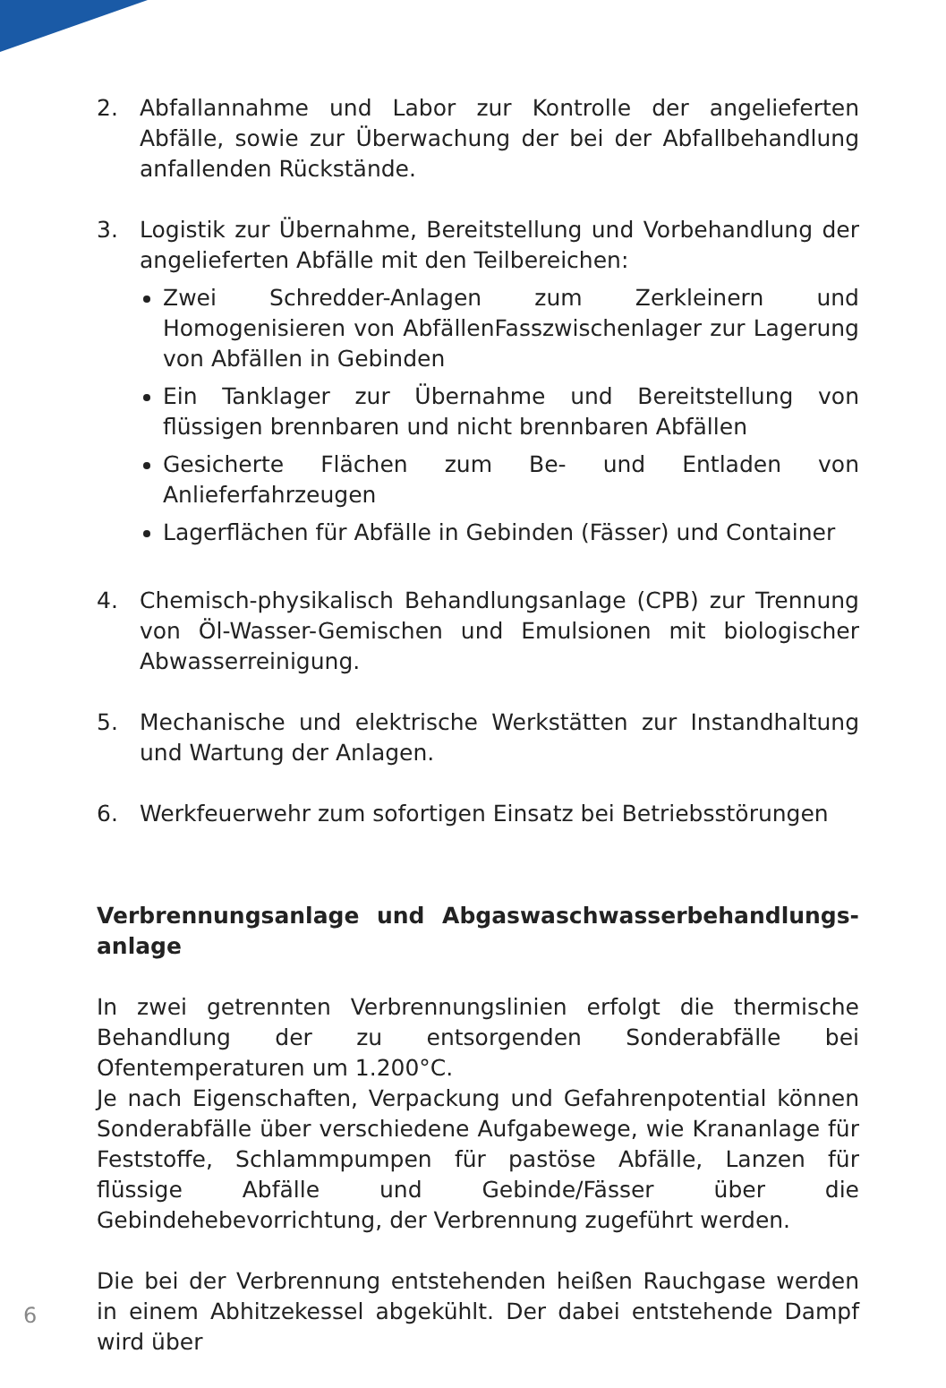2. Abfallannahme und Labor zur Kontrolle der angelieferten Abfälle, sowie zur Überwachung der bei der Abfallbehandlung anfallenden Rückstände.
3. Logistik zur Übernahme, Bereitstellung und Vorbehandlung der angelieferten Abfälle mit den Teilbereichen:
Zwei Schredder-Anlagen zum Zerkleinern und Homogenisieren von AbfällenFasszwischenlager zur Lagerung von Abfällen in Gebinden
Ein Tanklager zur Übernahme und Bereitstellung von flüssigen brennbaren und nicht brennbaren Abfällen
Gesicherte Flächen zum Be- und Entladen von Anlieferfahrzeugen
Lagerflächen für Abfälle in Gebinden (Fässer) und Container
4. Chemisch-physikalisch Behandlungsanlage (CPB) zur Trennung von Öl-Wasser-Gemischen und Emulsionen mit biologischer Abwasserreinigung.
5. Mechanische und elektrische Werkstätten zur Instandhaltung und Wartung der Anlagen.
6. Werkfeuerwehr zum sofortigen Einsatz bei Betriebsstörungen
Verbrennungsanlage und Abgaswaschwasserbehandlungs-
anlage
In zwei getrennten Verbrennungslinien erfolgt die thermische Behandlung der zu entsorgenden Sonderabfälle bei Ofentemperaturen um 1.200°C.
Je nach Eigenschaften, Verpackung und Gefahrenpotential können Sonderabfälle über verschiedene Aufgabewege, wie Krananlage für Feststoffe, Schlammpumpen für pastöse Abfälle, Lanzen für flüssige Abfälle und Gebinde/Fässer über die Gebindehebevorrichtung, der Verbrennung zugeführt werden.
Die bei der Verbrennung entstehenden heißen Rauchgase werden in einem Abhitzekessel abgekühlt. Der dabei entstehende Dampf wird über
6